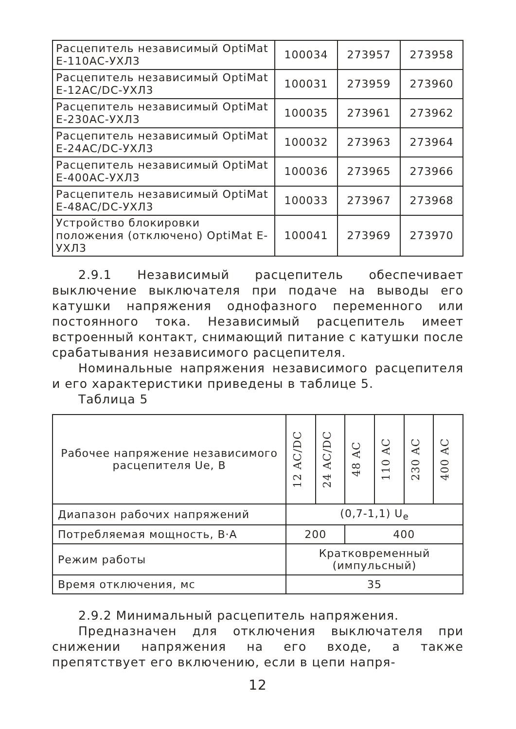| Расцепитель независимый OptiMat E-110AC-УХЛ3 | 100034 | 273957 | 273958 |
| Расцепитель независимый OptiMat E-12AC/DC-УХЛ3 | 100031 | 273959 | 273960 |
| Расцепитель независимый OptiMat E-230AC-УХЛ3 | 100035 | 273961 | 273962 |
| Расцепитель независимый OptiMat E-24AC/DC-УХЛ3 | 100032 | 273963 | 273964 |
| Расцепитель независимый OptiMat E-400AC-УХЛ3 | 100036 | 273965 | 273966 |
| Расцепитель независимый OptiMat E-48AC/DC-УХЛ3 | 100033 | 273967 | 273968 |
| Устройство блокировки положения (отключено) OptiMat E-УХЛ3 | 100041 | 273969 | 273970 |
2.9.1 Независимый расцепитель обеспечивает выключение выключателя при подаче на выводы его катушки напряжения однофазного переменного или постоянного тока. Независимый расцепитель имеет встроенный контакт, снимающий питание с катушки после срабатывания независимого расцепителя.
Номинальные напряжения независимого расцепителя и его характеристики приведены в таблице 5.
Таблица 5
| Рабочее напряжение независимого расцепителя Ue, В | 12 AC/DC | 24 AC/DC | 48 AC | 110 AC | 230 AC | 400 AC |
| --- | --- | --- | --- | --- | --- | --- |
| Диапазон рабочих напряжений | (0,7-1,1) U<sub>e</sub> | | | | | |
| Потребляемая мощность, В·А | 200 | | 400 | | | |
| Режим работы | Кратковременный (импульсный) | | | | | |
| Время отключения, мс | 35 | | | | | |
2.9.2 Минимальный расцепитель напряжения.
Предназначен для отключения выключателя при снижении напряжения на его входе, а также препятствует его включению, если в цепи напря-
12